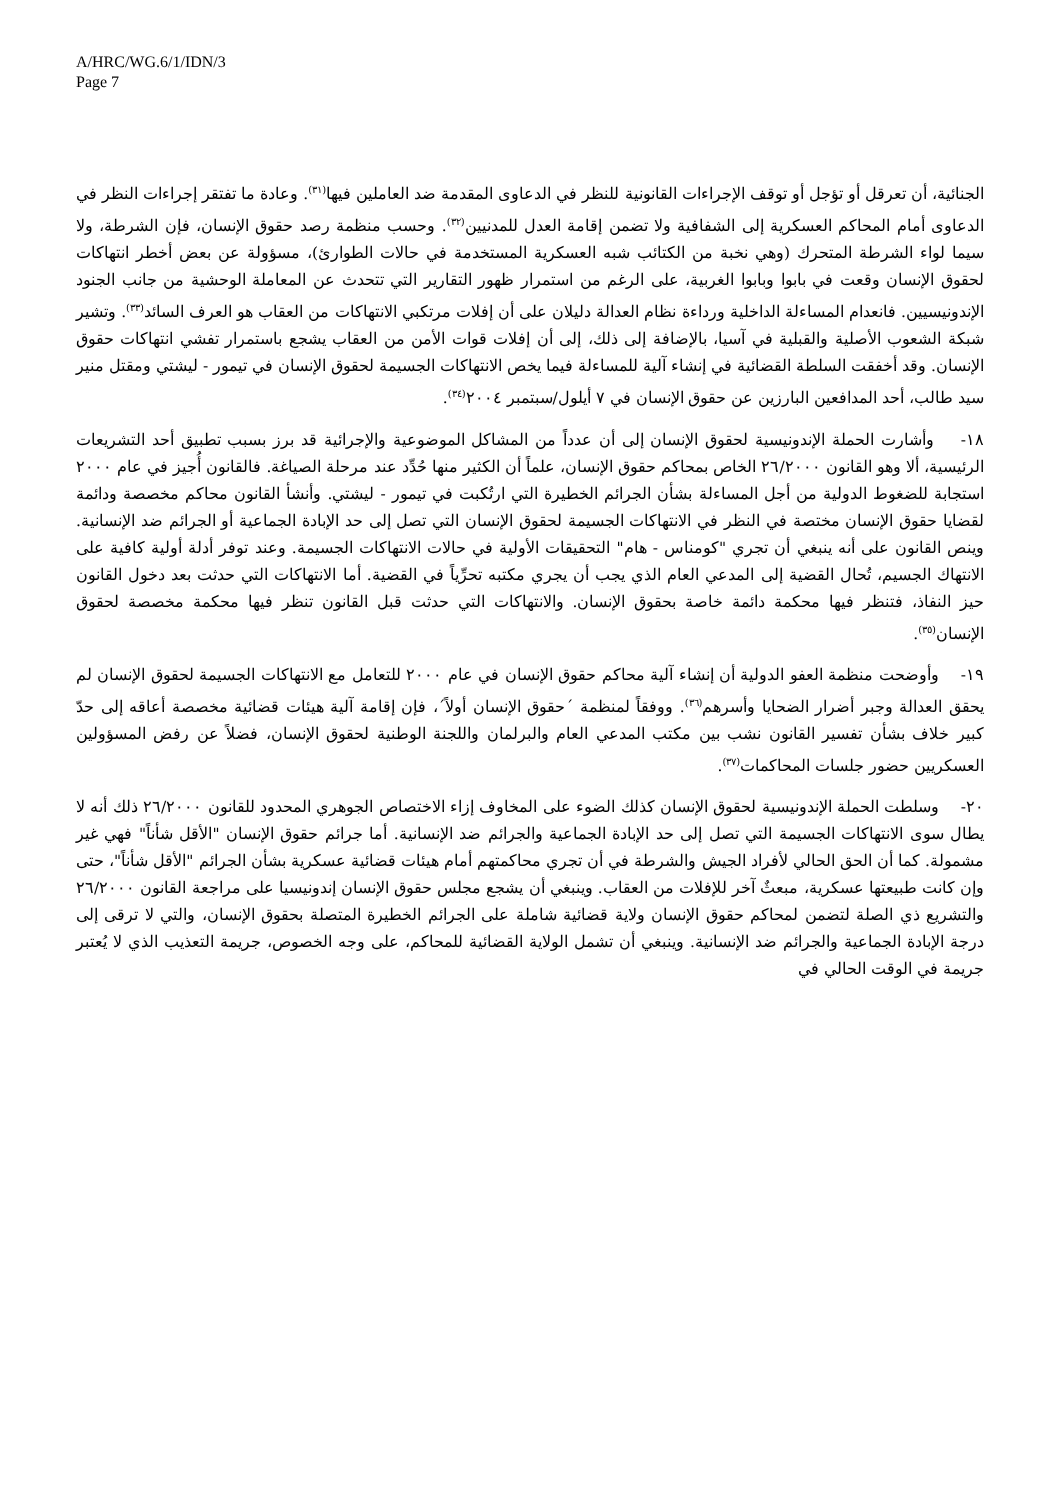A/HRC/WG.6/1/IDN/3
Page 7
الجنائية، أن تعرقل أو تؤجل أو توقف الإجراءات القانونية للنظر في الدعاوى المقدمة ضد العاملين فيها<sup>(٣١)</sup>. وعادة ما تفتقر إجراءات النظر في الدعاوى أمام المحاكم العسكرية إلى الشفافية ولا تضمن إقامة العدل للمدنيين<sup>(٣٢)</sup>. وحسب منظمة رصد حقوق الإنسان، فإن الشرطة، ولا سيما لواء الشرطة المتحرك (وهي نخبة من الكتائب شبه العسكرية المستخدمة في حالات الطوارئ)، مسؤولة عن بعض أخطر انتهاكات لحقوق الإنسان وقعت في بابوا وبابوا الغربية، على الرغم من استمرار ظهور التقارير التي تتحدث عن المعاملة الوحشية من جانب الجنود الإندونيسيين. فانعدام المساءلة الداخلية ورداءة نظام العدالة دليلان على أن إفلات مرتكبي الانتهاكات من العقاب هو العرف السائد<sup>(٣٣)</sup>. وتشير شبكة الشعوب الأصلية والقبلية في آسيا، بالإضافة إلى ذلك، إلى أن إفلات قوات الأمن من العقاب يشجع باستمرار تفشي انتهاكات حقوق الإنسان. وقد أخفقت السلطة القضائية في إنشاء آلية للمساءلة فيما يخص الانتهاكات الجسيمة لحقوق الإنسان في تيمور - ليشتي ومقتل منير سيد طالب، أحد المدافعين البارزين عن حقوق الإنسان في ٧ أيلول/سبتمبر ٢٠٠٤<sup>(٣٤)</sup>.
١٨- وأشارت الحملة الإندونيسية لحقوق الإنسان إلى أن عدداً من المشاكل الموضوعية والإجرائية قد برز بسبب تطبيق أحد التشريعات الرئيسية، ألا وهو القانون ٢٦/٢٠٠٠ الخاص بمحاكم حقوق الإنسان، علماً أن الكثير منها حُدِّد عند مرحلة الصياغة. فالقانون أُجيز في عام ٢٠٠٠ استجابة للضغوط الدولية من أجل المساءلة بشأن الجرائم الخطيرة التي ارتُكبت في تيمور - ليشتي. وأنشأ القانون محاكم مخصصة ودائمة لقضايا حقوق الإنسان مختصة في النظر في الانتهاكات الجسيمة لحقوق الإنسان التي تصل إلى حد الإبادة الجماعية أو الجرائم ضد الإنسانية. وينص القانون على أنه ينبغي أن تجري "كومناس - هام" التحقيقات الأولية في حالات الانتهاكات الجسيمة. وعند توفر أدلة أولية كافية على الانتهاك الجسيم، تُحال القضية إلى المدعي العام الذي يجب أن يجري مكتبه تحرِّياً في القضية. أما الانتهاكات التي حدثت بعد دخول القانون حيز النفاذ، فتنظر فيها محكمة دائمة خاصة بحقوق الإنسان. والانتهاكات التي حدثت قبل القانون تنظر فيها محكمة مخصصة لحقوق الإنسان<sup>(٣٥)</sup>.
١٩- وأوضحت منظمة العفو الدولية أن إنشاء آلية محاكم حقوق الإنسان في عام ٢٠٠٠ للتعامل مع الانتهاكات الجسيمة لحقوق الإنسان لم يحقق العدالة وجبر أضرار الضحايا وأسرهم<sup>(٣٦)</sup>. ووفقاً لمنظمة ´حقوق الإنسان أولاً´، فإن إقامة آلية هيئات قضائية مخصصة أعاقه إلى حدّ كبير خلاف بشأن تفسير القانون نشب بين مكتب المدعي العام والبرلمان واللجنة الوطنية لحقوق الإنسان، فضلاً عن رفض المسؤولين العسكريين حضور جلسات المحاكمات<sup>(٣٧)</sup>.
٢٠- وسلطت الحملة الإندونيسية لحقوق الإنسان كذلك الضوء على المخاوف إزاء الاختصاص الجوهري المحدود للقانون ٢٦/٢٠٠٠ ذلك أنه لا يطال سوى الانتهاكات الجسيمة التي تصل إلى حد الإبادة الجماعية والجرائم ضد الإنسانية. أما جرائم حقوق الإنسان "الأقل شأناً" فهي غير مشمولة. كما أن الحق الحالي لأفراد الجيش والشرطة في أن تجري محاكمتهم أمام هيئات قضائية عسكرية بشأن الجرائم "الأقل شأناً"، حتى وإن كانت طبيعتها عسكرية، مبعثٌ آخر للإفلات من العقاب. وينبغي أن يشجع مجلس حقوق الإنسان إندونيسيا على مراجعة القانون ٢٦/٢٠٠٠ والتشريع ذي الصلة لتضمن لمحاكم حقوق الإنسان ولاية قضائية شاملة على الجرائم الخطيرة المتصلة بحقوق الإنسان، والتي لا ترقى إلى درجة الإبادة الجماعية والجرائم ضد الإنسانية. وينبغي أن تشمل الولاية القضائية للمحاكم، على وجه الخصوص، جريمة التعذيب الذي لا يُعتبر جريمة في الوقت الحالي في